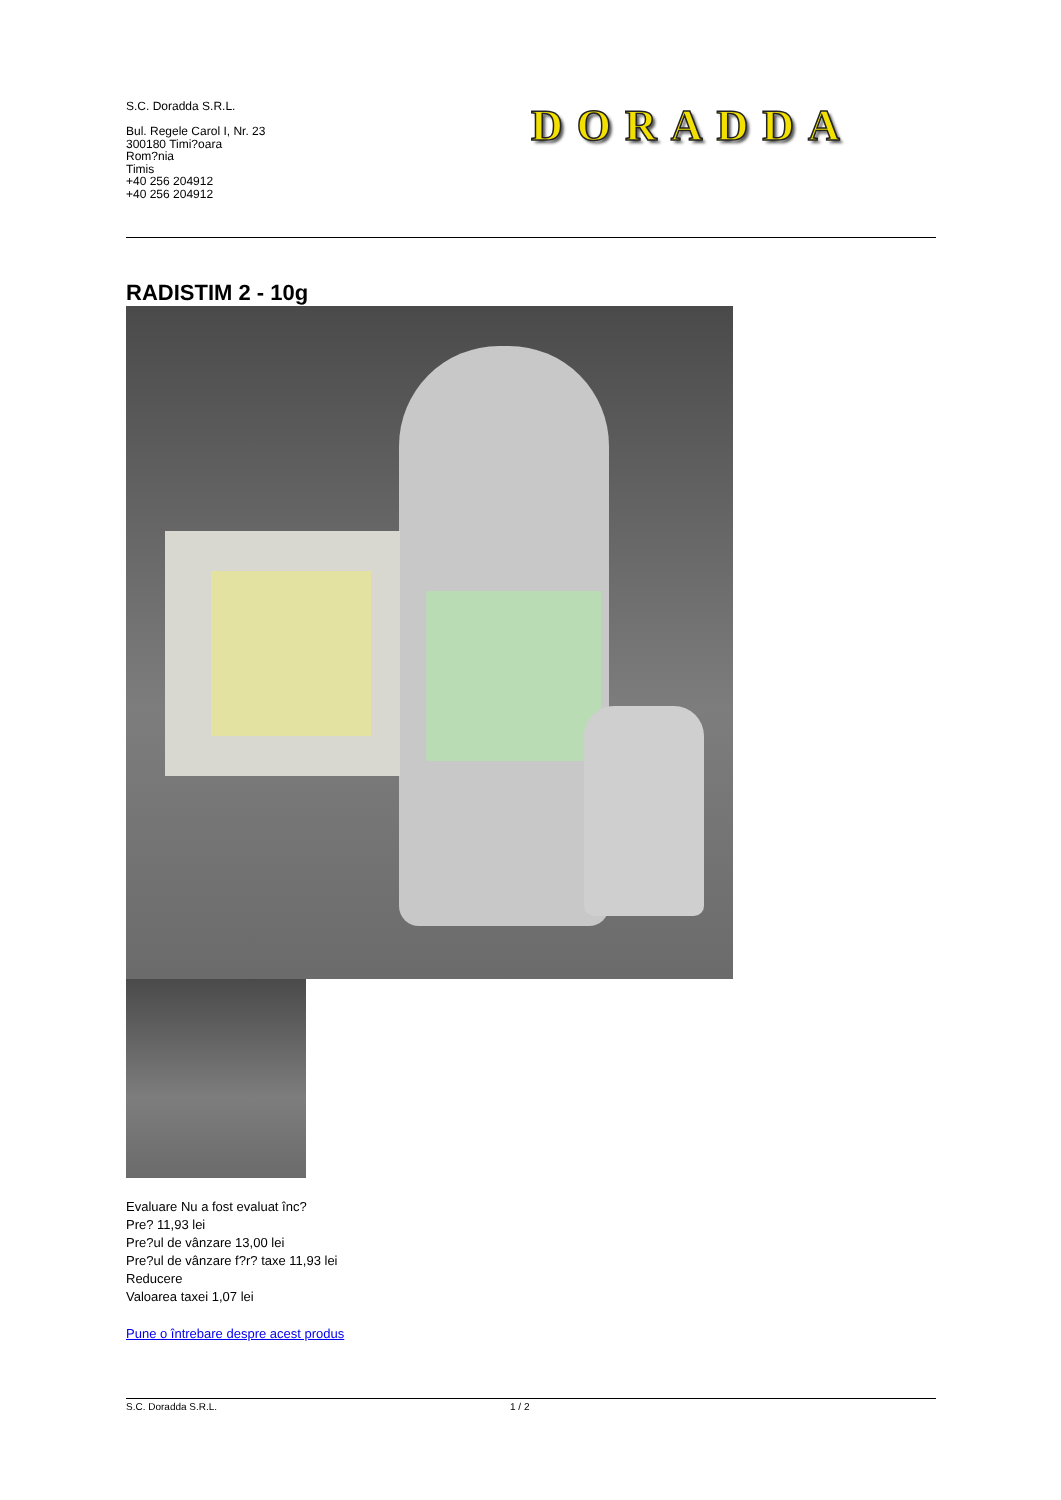S.C. Doradda S.R.L.
Bul. Regele Carol I, Nr. 23
300180 Timi?oara
Rom?nia
Timis
+40 256 204912
+40 256 204912
DORADDA
RADISTIM 2 - 10g
Evaluare Nu a fost evaluat înc?
Pre? 11,93 lei
Pre?ul de vânzare 13,00 lei
Pre?ul de vânzare f?r? taxe 11,93 lei
Reducere
Valoarea taxei 1,07 lei
Pune o întrebare despre acest produs
S.C. Doradda S.R.L. 1 / 2